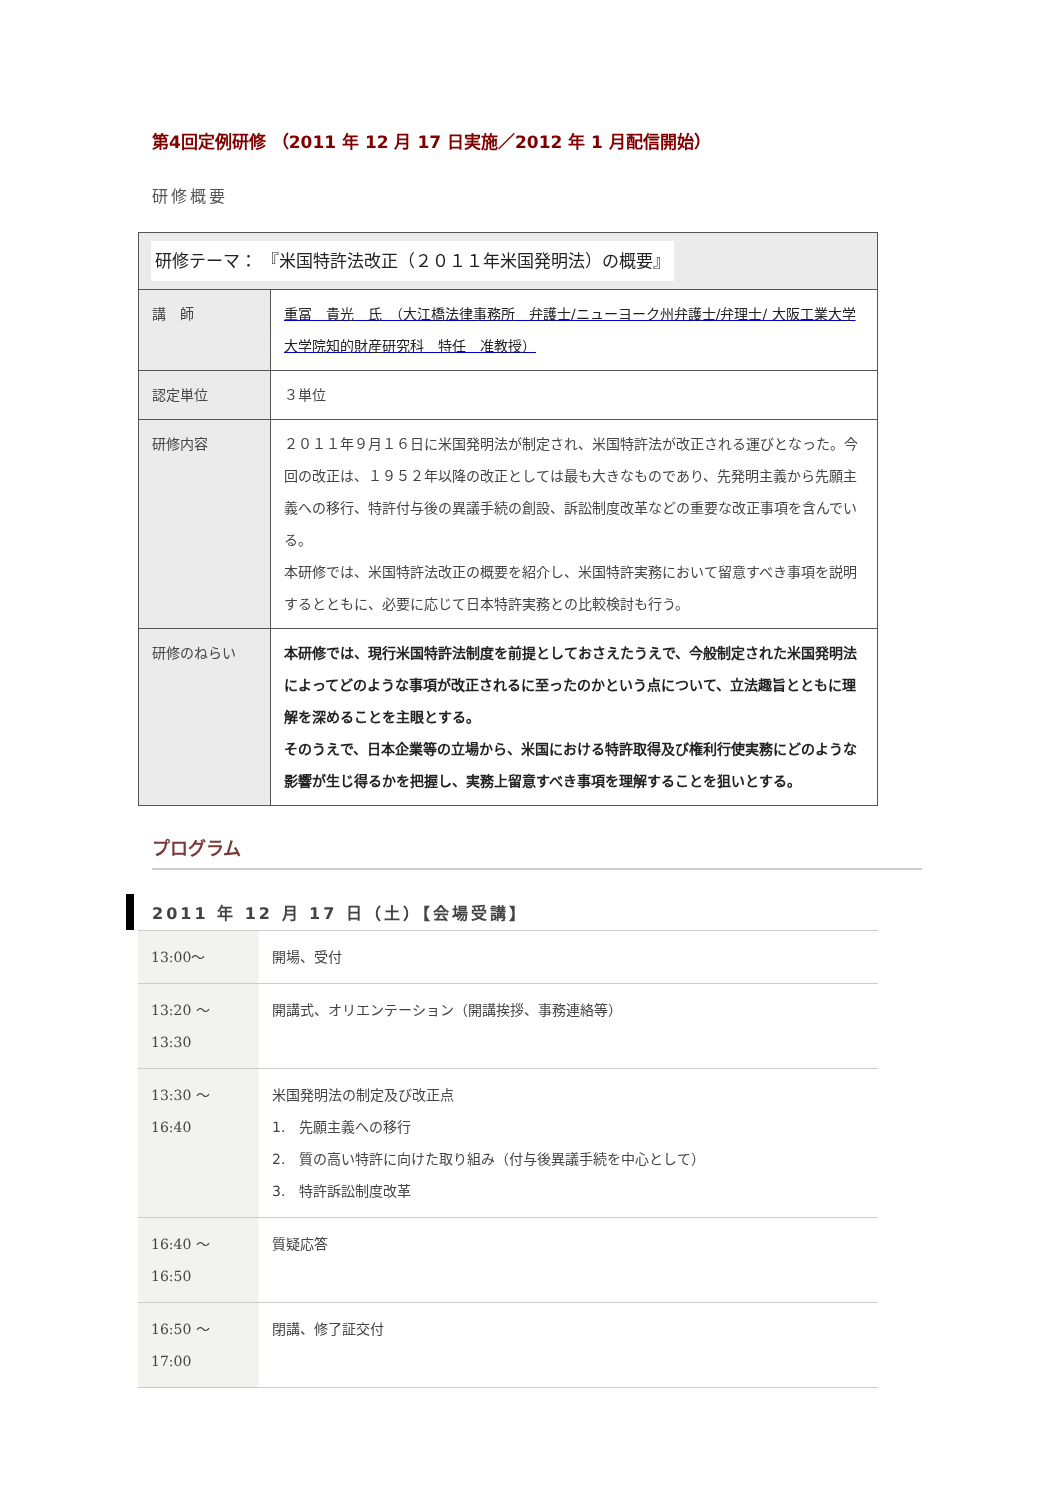第4回定例研修 （2011 年 12 月 17 日実施／2012 年 1 月配信開始）
研修概要
| 研修テーマ： 『米国特許法改正（２０１１年米国発明法）の概要』 | |
| 講 師 | 重冨 貴光 氏 （大江橋法律事務所 弁護士/ニューヨーク州弁護士/弁理士/ 大阪工業大学大学院知的財産研究科 特任 准教授） |
| 認定単位 | ３単位 |
| 研修内容 | ２０１１年９月１６日に米国発明法が制定され、米国特許法が改正される運びとなった。今回の改正は、１９５２年以降の改正としては最も大きなものであり、先発明主義から先願主義への移行、特許付与後の異議手続の創設、訴訟制度改革などの重要な改正事項を含んでいる。 本研修では、米国特許法改正の概要を紹介し、米国特許実務において留意すべき事項を説明するとともに、必要に応じて日本特許実務との比較検討も行う。 |
| 研修のねらい | 本研修では、現行米国特許法制度を前提としておさえたうえで、今般制定された米国発明法によってどのような事項が改正されるに至ったのかという点について、立法趣旨とともに理解を深めることを主眼とする。 そのうえで、日本企業等の立場から、米国における特許取得及び権利行使実務にどのような影響が生じ得るかを把握し、実務上留意すべき事項を理解することを狙いとする。 |
プログラム
2011 年 12 月 17 日（土）【会場受講】
| 13:00～ | 開場、受付 |
| 13:20 ～ 13:30 | 開講式、オリエンテーション（開講挨拶、事務連絡等） |
| 13:30 ～ 16:40 | 米国発明法の制定及び改正点 1. 先願主義への移行 2. 質の高い特許に向けた取り組み（付与後異議手続を中心として） 3. 特許訴訟制度改革 |
| 16:40 ～ 16:50 | 質疑応答 |
| 16:50 ～ 17:00 | 閉講、修了証交付 |